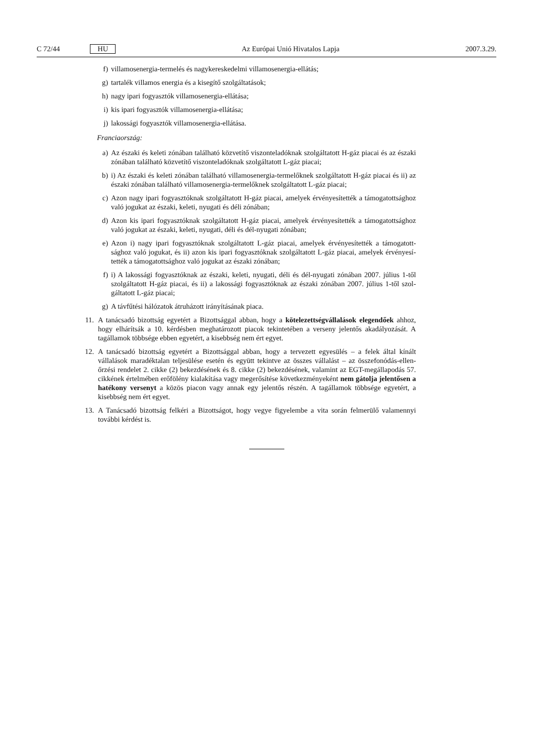C 72/44 HU Az Európai Unió Hivatalos Lapja 2007.3.29.
f) villamosenergia-termelés és nagykereskedelmi villamosenergia-ellátás;
g) tartalék villamos energia és a kisegítő szolgáltatások;
h) nagy ipari fogyasztók villamosenergia-ellátása;
i) kis ipari fogyasztók villamosenergia-ellátása;
j) lakossági fogyasztók villamosenergia-ellátása.
Franciaország:
a) Az északi és keleti zónában található közvetítő viszonteladóknak szolgáltatott H-gáz piacai és az északi zónában található közvetítő viszonteladóknak szolgáltatott L-gáz piacai;
b) i) Az északi és keleti zónában található villamosenergia-termelőknek szolgáltatott H-gáz piacai és ii) az északi zónában található villamosenergia-termelőknek szolgáltatott L-gáz piacai;
c) Azon nagy ipari fogyasztóknak szolgáltatott H-gáz piacai, amelyek érvényesítették a támogatott­sághoz való jogukat az északi, keleti, nyugati és déli zónában;
d) Azon kis ipari fogyasztóknak szolgáltatott H-gáz piacai, amelyek érvényesítették a támogatottsághoz való jogukat az északi, keleti, nyugati, déli és dél-nyugati zónában;
e) Azon i) nagy ipari fogyasztóknak szolgáltatott L-gáz piacai, amelyek érvényesítették a támogatott­sághoz való jogukat, és ii) azon kis ipari fogyasztóknak szolgáltatott L-gáz piacai, amelyek érvényesí­tették a támogatottsághoz való jogukat az északi zónában;
f) i) A lakossági fogyasztóknak az északi, keleti, nyugati, déli és dél-nyugati zónában 2007. július 1-től szolgáltatott H-gáz piacai, és ii) a lakossági fogyasztóknak az északi zónában 2007. július 1-től szol­gáltatott L-gáz piacai;
g) A távfűtési hálózatok átruházott irányításának piaca.
11. A tanácsadó bizottság egyetért a Bizottsággal abban, hogy a kötelezettségvállalások elegendőek ahhoz, hogy elhárítsák a 10. kérdésben meghatározott piacok tekintetében a verseny jelentős akadályo­zását. A tagállamok többsége ebben egyetért, a kisebbség nem ért egyet.
12. A tanácsadó bizottság egyetért a Bizottsággal abban, hogy a tervezett egyesülés – a felek által kínált vállalások maradéktalan teljesülése esetén és együtt tekintve az összes vállalást – az összefonódás-ellen­őrzési rendelet 2. cikke (2) bekezdésének és 8. cikke (2) bekezdésének, valamint az EGT-megállapodás 57. cikkének értelmében erőfölény kialakítása vagy megerősítése következményeként nem gátolja jelen­tősen a hatékony versenyt a közös piacon vagy annak egy jelentős részén. A tagállamok többsége egyetért, a kisebbség nem ért egyet.
13. A Tanácsadó bizottság felkéri a Bizottságot, hogy vegye figyelembe a vita során felmerülő valamennyi további kérdést is.